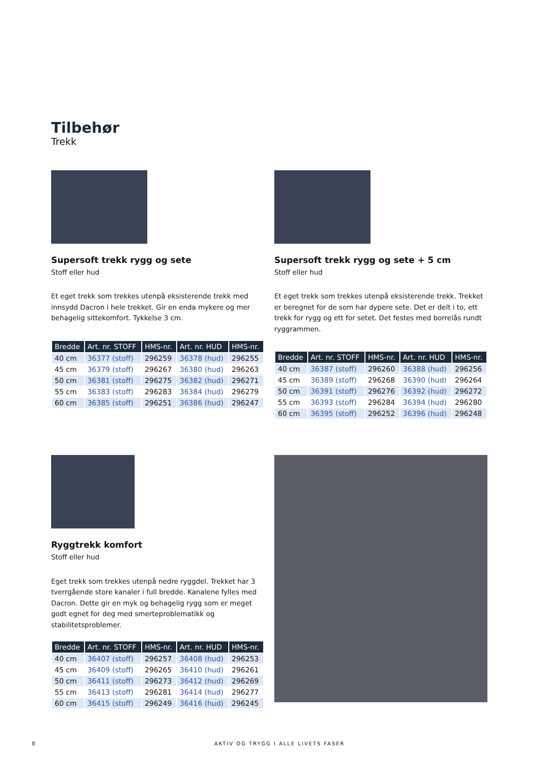Tilbehør
Trekk
Supersoft trekk rygg og sete
Stoff eller hud
Et eget trekk som trekkes utenpå eksisterende trekk med innsydd Dacron i hele trekket. Gir en enda mykere og mer behagelig sittekomfort. Tykkelse 3 cm.
| Bredde | Art. nr. STOFF | HMS-nr. | Art. nr. HUD | HMS-nr. |
| --- | --- | --- | --- | --- |
| 40 cm | 36377 (stoff) | 296259 | 36378 (hud) | 296255 |
| 45 cm | 36379 (stoff) | 296267 | 36380 (hud) | 296263 |
| 50 cm | 36381 (stoff) | 296275 | 36382 (hud) | 296271 |
| 55 cm | 36383 (stoff) | 296283 | 36384 (hud) | 296279 |
| 60 cm | 36385 (stoff) | 296251 | 36386 (hud) | 296247 |
Supersoft trekk rygg og sete + 5 cm
Stoff eller hud
Et eget trekk som trekkes utenpå eksisterende trekk. Trekket er beregnet for de som har dypere sete. Det er delt i to, ett trekk for rygg og ett for setet. Det festes med borrelås rundt ryggrammen.
| Bredde | Art. nr. STOFF | HMS-nr. | Art. nr. HUD | HMS-nr. |
| --- | --- | --- | --- | --- |
| 40 cm | 36387 (stoff) | 296260 | 36388 (hud) | 296256 |
| 45 cm | 36389 (stoff) | 296268 | 36390 (hud) | 296264 |
| 50 cm | 36391 (stoff) | 296276 | 36392 (hud) | 296272 |
| 55 cm | 36393 (stoff) | 296284 | 36394 (hud) | 296280 |
| 60 cm | 36395 (stoff) | 296252 | 36396 (hud) | 296248 |
Ryggtrekk komfort
Stoff eller hud
Eget trekk som trekkes utenpå nedre ryggdel. Trekket har 3 tverrgående store kanaler i full bredde. Kanalene fylles med Dacron. Dette gir en myk og behagelig rygg som er meget godt egnet for deg med smerteproblematikk og stabilitetsproblemer.
| Bredde | Art. nr. STOFF | HMS-nr. | Art. nr. HUD | HMS-nr. |
| --- | --- | --- | --- | --- |
| 40 cm | 36407 (stoff) | 296257 | 36408 (hud) | 296253 |
| 45 cm | 36409 (stoff) | 296265 | 36410 (hud) | 296261 |
| 50 cm | 36411 (stoff) | 296273 | 36412 (hud) | 296269 |
| 55 cm | 36413 (stoff) | 296281 | 36414 (hud) | 296277 |
| 60 cm | 36415 (stoff) | 296249 | 36416 (hud) | 296245 |
8 AKTIV OG TRYGG I ALLE LIVETS FASER